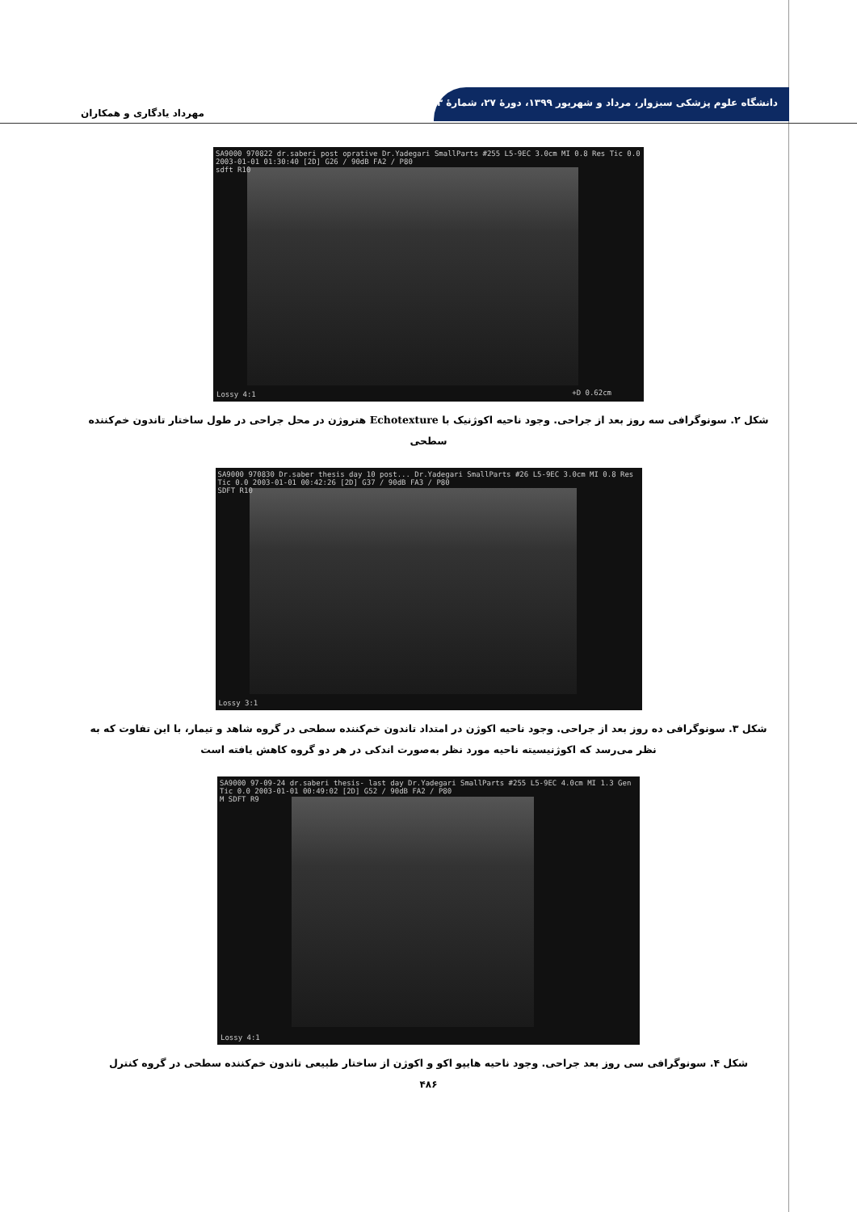دانشگاه علوم پزشکی سبزوار، مرداد و شهریور ۱۳۹۹، دورهٔ ۲۷، شمارهٔ ۳
مهرداد یادگاری و همکاران
SA9000 970822 dr.saberi post oprative Dr.Yadegari SmallParts #255 L5-9EC 3.0cm MI 0.8 Res Tic 0.0 2003-01-01 01:30:40 [2D] G26 / 90dB FA2 / P80
sdft R10
Lossy 4:1 +D 0.62cm
شکل ۲. سونوگرافی سه روز بعد از جراحی. وجود ناحیه اکوژنیک با Echotexture هتروژن در محل جراحی در طول ساختار تاندون خم‌کننده سطحی
SA9000 970830 Dr.saber thesis day 10 post... Dr.Yadegari SmallParts #26 L5-9EC 3.0cm MI 0.8 Res Tic 0.0 2003-01-01 00:42:26 [2D] G37 / 90dB FA3 / P80
SDFT R10
Lossy 3:1
شکل ۳. سونوگرافی ده روز بعد از جراحی. وجود ناحیه اکوژن در امتداد تاندون خم‌کننده سطحی در گروه شاهد و تیمار، با این تفاوت که به نظر می‌رسد که اکوژنیسیته ناحیه مورد نظر به‌صورت اندکی در هر دو گروه کاهش یافته است
SA9000 97-09-24 dr.saberi thesis- last day Dr.Yadegari SmallParts #255 L5-9EC 4.0cm MI 1.3 Gen Tic 0.0 2003-01-01 00:49:02 [2D] G52 / 90dB FA2 / P80
M SDFT R9
Lossy 4:1
شکل ۴. سونوگرافی سی روز بعد جراحی. وجود ناحیه هایپو اکو و اکوژن از ساختار طبیعی تاندون خم‌کننده سطحی در گروه کنترل
۴۸۶